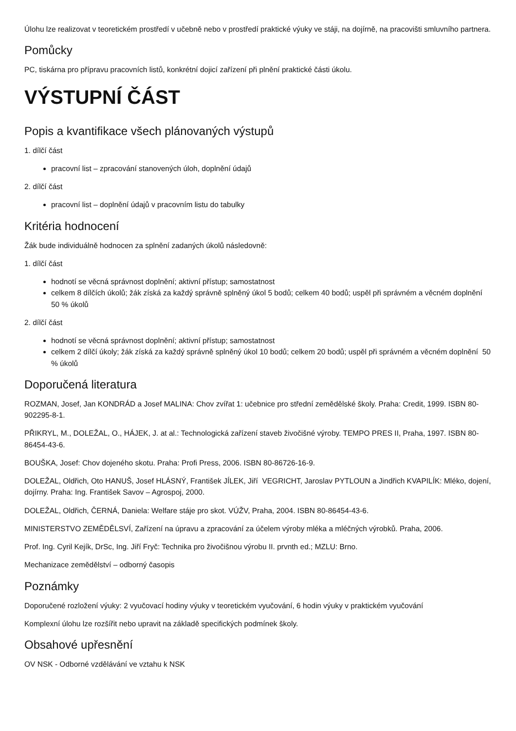Úlohu lze realizovat v teoretickém prostředí v učebně nebo v prostředí praktické výuky ve stáji, na dojírně, na pracovišti smluvního partnera.
Pomůcky
PC, tiskárna pro přípravu pracovních listů, konkrétní dojicí zařízení při plnění praktické části úkolu.
VÝSTUPNÍ ČÁST
Popis a kvantifikace všech plánovaných výstupů
1. dílčí část
pracovní list – zpracování stanovených úloh, doplnění údajů
2. dílčí část
pracovní list – doplnění údajů v pracovním listu do tabulky
Kritéria hodnocení
Žák bude individuálně hodnocen za splnění zadaných úkolů následovně:
1. dílčí část
hodnotí se věcná správnost doplnění; aktivní přístup; samostatnost
celkem 8 dílčích úkolů; žák získá za každý správně splněný úkol 5 bodů; celkem 40 bodů; uspěl při správném a věcném doplnění 50 % úkolů
2. dílčí část
hodnotí se věcná správnost doplnění; aktivní přístup; samostatnost
celkem 2 dílčí úkoly; žák získá za každý správně splněný úkol 10 bodů; celkem 20 bodů; uspěl při správném a věcném doplnění 50 % úkolů
Doporučená literatura
ROZMAN, Josef, Jan KONDRÁD a Josef MALINA: Chov zvířat 1: učebnice pro střední zemědělské školy. Praha: Credit, 1999. ISBN 80-902295-8-1.
PŘIKRYL, M., DOLEŽAL, O., HÁJEK, J. at al.: Technologická zařízení staveb živočišné výroby. TEMPO PRES II, Praha, 1997. ISBN 80-86454-43-6.
BOUŠKA, Josef: Chov dojeného skotu. Praha: Profi Press, 2006. ISBN 80-86726-16-9.
DOLEŽAL, Oldřich, Oto HANUŠ, Josef HLÁSNÝ, František JÍLEK, Jiří VEGRICHT, Jaroslav PYTLOUN a Jindřich KVAPILÍK: Mléko, dojení, dojírny. Praha: Ing. František Savov – Agrospoj, 2000.
DOLEŽAL, Oldřich, ČERNÁ, Daniela: Welfare stáje pro skot. VÚŽV, Praha, 2004. ISBN 80-86454-43-6.
MINISTERSTVO ZEMĚDĚLSVÍ, Zařízení na úpravu a zpracování za účelem výroby mléka a mléčných výrobků. Praha, 2006.
Prof. Ing. Cyril Kejík, DrSc, Ing. Jiří Fryč: Technika pro živočišnou výrobu II. prvnth ed.; MZLU: Brno.
Mechanizace zemědělství – odborný časopis
Poznámky
Doporučené rozložení výuky: 2 vyučovací hodiny výuky v teoretickém vyučování, 6 hodin výuky v praktickém vyučování
Komplexní úlohu lze rozšířit nebo upravit na základě specifických podmínek školy.
Obsahové upřesnění
OV NSK - Odborné vzdělávání ve vztahu k NSK